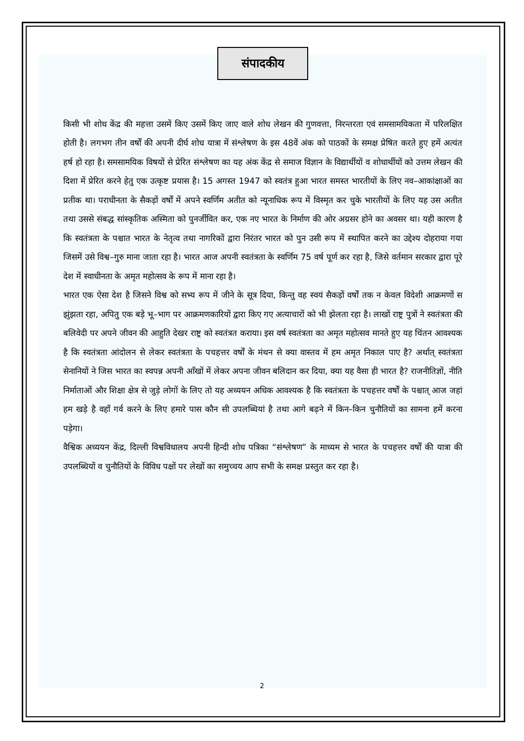संपादकीय
किसी भी शोध केंद्र की महत्ता उसमें किए उसमें किए जाए वाले शोध लेखन की गुणवत्ता, निरन्तरता एवं समसामयिकता में परिलक्षित होती है। लगभग तीन वर्षों की अपनी दीर्घ शोध यात्रा में संश्लेषण के इस 48वें अंक को पाठकों के समक्ष प्रेषित करते हुए हमें अत्यंत हर्ष हो रहा है। समसामयिक विषयों से प्रेरित संश्लेषण का यह अंक केंद्र से समाज विज्ञान के विद्यार्थीयों व शोधार्थीयों को उत्तम लेखन की दिशा में प्रेरित करने हेतु एक उत्कृष्ट प्रयास है। 15 अगस्त 1947 को स्वतंत्र हुआ भारत समस्त भारतीयों के लिए नव–आकांक्षाओं का प्रतीक था। पराधीनता के सैकड़ों वर्षों में अपने स्वर्णिम अतीत को न्यूनाधिक रूप में विस्मृत कर चुके भारतीयों के लिए यह उस अतीत तथा उससे संबद्ध सांस्कृतिक अस्मिता को पुनर्जीवित कर, एक नए भारत के निर्माण की ओर अग्रसर होने का अवसर था। यही कारण है कि स्वतंत्रता के पश्चात भारत के नेतृत्व तथा नागरिकों द्वारा निरंतर भारत को पुन उसी रूप में स्थापित करने का उद्देश्य दोहराया गया जिसमें उसे विश्व–गुरु माना जाता रहा है। भारत आज अपनी स्वतंत्रता के स्वर्णिम 75 वर्ष पूर्ण कर रहा है, जिसे वर्तमान सरकार द्वारा पूरे देश में स्वाधीनता के अमृत महोत्सव के रूप में माना रहा है।
भारत एक ऐसा देश है जिसने विश्व को सभ्य रूप में जीने के सूत्र दिया, किन्तु वह स्वयं सैकड़ों वर्षों तक न केवल विदेशी आक्रमणों स झुंझता रहा, अपितु एक बड़े भू–भाग पर आक्रमणकारियों द्वारा किए गए अत्याचारों को भी झेलता रहा है। लाखों राष्ट्र पुत्रों ने स्वतंत्रता की बलिवेदी पर अपने जीवन की आहुति देखर राष्ट्र को स्वतंत्रत कराया। इस वर्ष स्वतंत्रता का अमृत महोत्सव मानते हुए यह चिंतन आवश्यक है कि स्वतंत्रता आंदोलन से लेकर स्वतंत्रता के पचहत्तर वर्षों के मंथन से क्या वास्तव में हम अमृत निकाल पाए है? अर्थात् स्वतंत्रता सेनानियों ने जिस भारत का स्वपन्न अपनी आँखों में लेकर अपना जीवन बलिदान कर दिया, क्या यह वैसा ही भारत है? राजनीतिज्ञों, नीति निर्माताओं और शिक्षा क्षेत्र से जुड़े लोगों के लिए तो यह अध्ययन अधिक आवश्यक है कि स्वतंत्रता के पचहत्तर वर्षों के पश्चात् आज जहां हम खड़े है वहाँ गर्व करने के लिए हमारे पास कौन सी उपलब्धियां है तथा आगे बढ़ने में किन–किन चुनौतियों का सामना हमें करना पड़ेगा।
वैश्विक अध्ययन केंद्र, दिल्ली विश्वविधालय अपनी हिन्दी शोध पत्रिका “संश्लेषण” के माध्यम से भारत के पचहत्तर वर्षों की यात्रा की उपलब्धियों व चुनौतियों के विविध पक्षों पर लेखों का समुच्चय आप सभी के समक्ष प्रस्तुत कर रहा है।
2